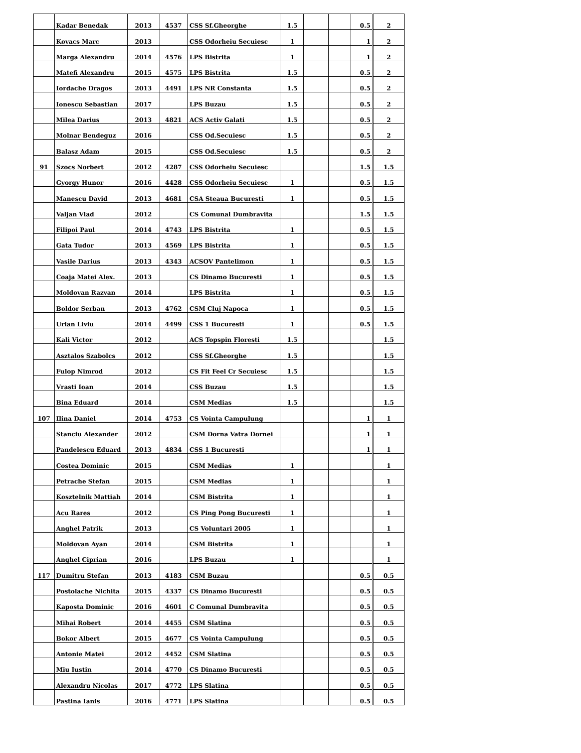| | Kadar Benedak | 2013 | 4537 | CSS Sf.Gheorghe | 1.5 | | | 0.5 | 2 |
| | Kovacs Marc | 2013 | | CSS Odorheiu Secuiesc | 1 | | | 1 | 2 |
| | Marga Alexandru | 2014 | 4576 | LPS Bistrita | 1 | | | 1 | 2 |
| | Matefi Alexandru | 2015 | 4575 | LPS Bistrita | 1.5 | | | 0.5 | 2 |
| | Iordache Dragos | 2013 | 4491 | LPS NR Constanta | 1.5 | | | 0.5 | 2 |
| | Ionescu Sebastian | 2017 | | LPS Buzau | 1.5 | | | 0.5 | 2 |
| | Milea Darius | 2013 | 4821 | ACS Activ Galati | 1.5 | | | 0.5 | 2 |
| | Molnar Bendeguz | 2016 | | CSS Od.Secuiesc | 1.5 | | | 0.5 | 2 |
| | Balasz Adam | 2015 | | CSS Od.Secuiesc | 1.5 | | | 0.5 | 2 |
| 91 | Szocs Norbert | 2012 | 4287 | CSS Odorheiu Secuiesc | | | | 1.5 | 1.5 |
| | Gyorgy Hunor | 2016 | 4428 | CSS Odorheiu Secuiesc | 1 | | | 0.5 | 1.5 |
| | Manescu David | 2013 | 4681 | CSA Steaua Bucuresti | 1 | | | 0.5 | 1.5 |
| | Valjan Vlad | 2012 | | CS Comunal Dumbravita | | | | 1.5 | 1.5 |
| | Filipoi Paul | 2014 | 4743 | LPS Bistrita | 1 | | | 0.5 | 1.5 |
| | Gata Tudor | 2013 | 4569 | LPS Bistrita | 1 | | | 0.5 | 1.5 |
| | Vasile Darius | 2013 | 4343 | ACSOV Pantelimon | 1 | | | 0.5 | 1.5 |
| | Coaja Matei Alex. | 2013 | | CS Dinamo Bucuresti | 1 | | | 0.5 | 1.5 |
| | Moldovan Razvan | 2014 | | LPS Bistrita | 1 | | | 0.5 | 1.5 |
| | Boldor Serban | 2013 | 4762 | CSM Cluj Napoca | 1 | | | 0.5 | 1.5 |
| | Urlan Liviu | 2014 | 4499 | CSS 1 Bucuresti | 1 | | | 0.5 | 1.5 |
| | Kali Victor | 2012 | | ACS Topspin Floresti | 1.5 | | | | 1.5 |
| | Asztalos Szabolcs | 2012 | | CSS Sf.Gheorghe | 1.5 | | | | 1.5 |
| | Fulop Nimrod | 2012 | | CS Fit Feel Cr Secuiesc | 1.5 | | | | 1.5 |
| | Vrasti Ioan | 2014 | | CSS Buzau | 1.5 | | | | 1.5 |
| | Bina Eduard | 2014 | | CSM Medias | 1.5 | | | | 1.5 |
| 107 | Ilina Daniel | 2014 | 4753 | CS Vointa Campulung | | | | 1 | 1 |
| | Stanciu Alexander | 2012 | | CSM Dorna Vatra Dornei | | | | 1 | 1 |
| | Pandelescu Eduard | 2013 | 4834 | CSS 1 Bucuresti | | | | 1 | 1 |
| | Costea Dominic | 2015 | | CSM Medias | 1 | | | | 1 |
| | Petrache Stefan | 2015 | | CSM Medias | 1 | | | | 1 |
| | Kosztelnik Mattiah | 2014 | | CSM Bistrita | 1 | | | | 1 |
| | Acu Rares | 2012 | | CS Ping Pong Bucuresti | 1 | | | | 1 |
| | Anghel Patrik | 2013 | | CS Voluntari 2005 | 1 | | | | 1 |
| | Moldovan Ayan | 2014 | | CSM Bistrita | 1 | | | | 1 |
| | Anghel Ciprian | 2016 | | LPS Buzau | 1 | | | | 1 |
| 117 | Dumitru Stefan | 2013 | 4183 | CSM Buzau | | | | 0.5 | 0.5 |
| | Postolache Nichita | 2015 | 4337 | CS Dinamo Bucuresti | | | | 0.5 | 0.5 |
| | Kaposta Dominic | 2016 | 4601 | C Comunal Dumbravita | | | | 0.5 | 0.5 |
| | Mihai Robert | 2014 | 4455 | CSM Slatina | | | | 0.5 | 0.5 |
| | Bokor Albert | 2015 | 4677 | CS Vointa Campulung | | | | 0.5 | 0.5 |
| | Antonie Matei | 2012 | 4452 | CSM Slatina | | | | 0.5 | 0.5 |
| | Miu Iustin | 2014 | 4770 | CS Dinamo Bucuresti | | | | 0.5 | 0.5 |
| | Alexandru Nicolas | 2017 | 4772 | LPS Slatina | | | | 0.5 | 0.5 |
| | Pastina Ianis | 2016 | 4771 | LPS Slatina | | | | 0.5 | 0.5 |